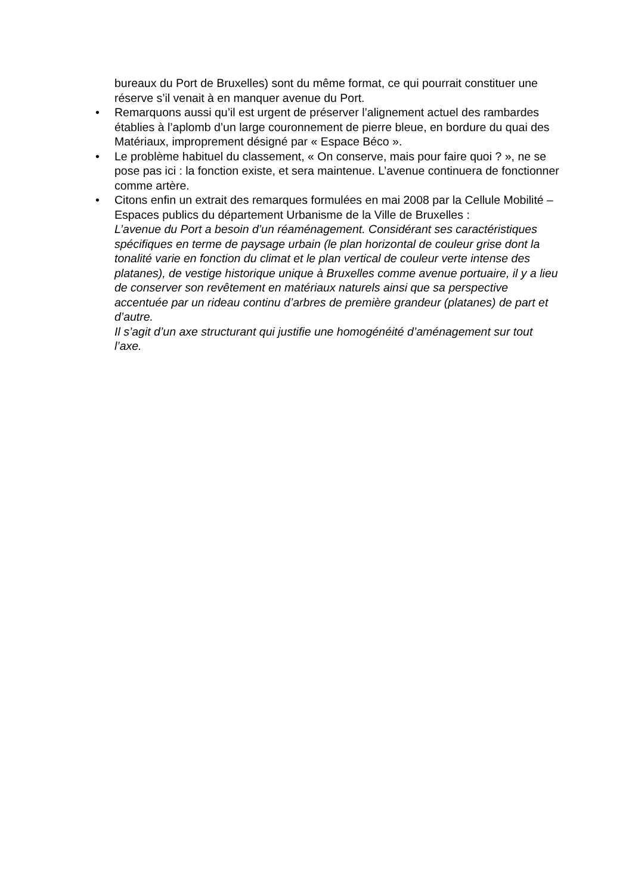bureaux du Port de Bruxelles) sont du même format, ce qui pourrait constituer une réserve s’il venait à en manquer avenue du Port.
• Remarquons aussi qu’il est urgent de préserver l’alignement actuel des rambardes établies à l’aplomb d’un large couronnement de pierre bleue, en bordure du quai des Matériaux, improprement désigné par « Espace Béco ».
• Le problème habituel du classement, « On conserve, mais pour faire quoi ? », ne se pose pas ici : la fonction existe, et sera maintenue. L’avenue continuera de fonctionner comme artère.
• Citons enfin un extrait des remarques formulées en mai 2008 par la Cellule Mobilité – Espaces publics du département Urbanisme de la Ville de Bruxelles :
L’avenue du Port a besoin d’un réaménagement. Considérant ses caractéristiques spécifiques en terme de paysage urbain (le plan horizontal de couleur grise dont la tonalité varie en fonction du climat et le plan vertical de couleur verte intense des platanes), de vestige historique unique à Bruxelles comme avenue portuaire, il y a lieu de conserver son revêtement en matériaux naturels ainsi que sa perspective accentuée par un rideau continu d’arbres de première grandeur (platanes) de part et d’autre.
Il s’agit d’un axe structurant qui justifie une homogénéité d’aménagement sur tout l’axe.